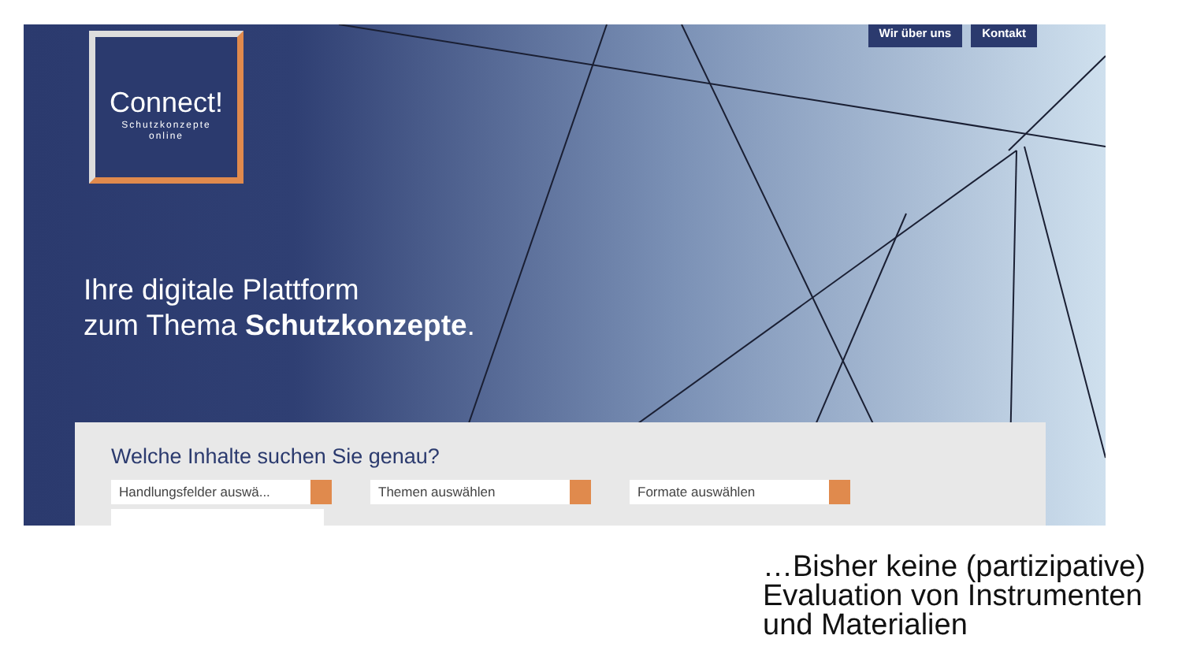Wir über uns Kontakt
Connect!
Schutzkonzepte
online
Ihre digitale Plattform
zum Thema Schutzkonzepte.
Welche Inhalte suchen Sie genau?
Handlungsfelder auswä... Themen auswählen Formate auswählen
…Bisher keine (partizipative)
Evaluation von Instrumenten
und Materialien